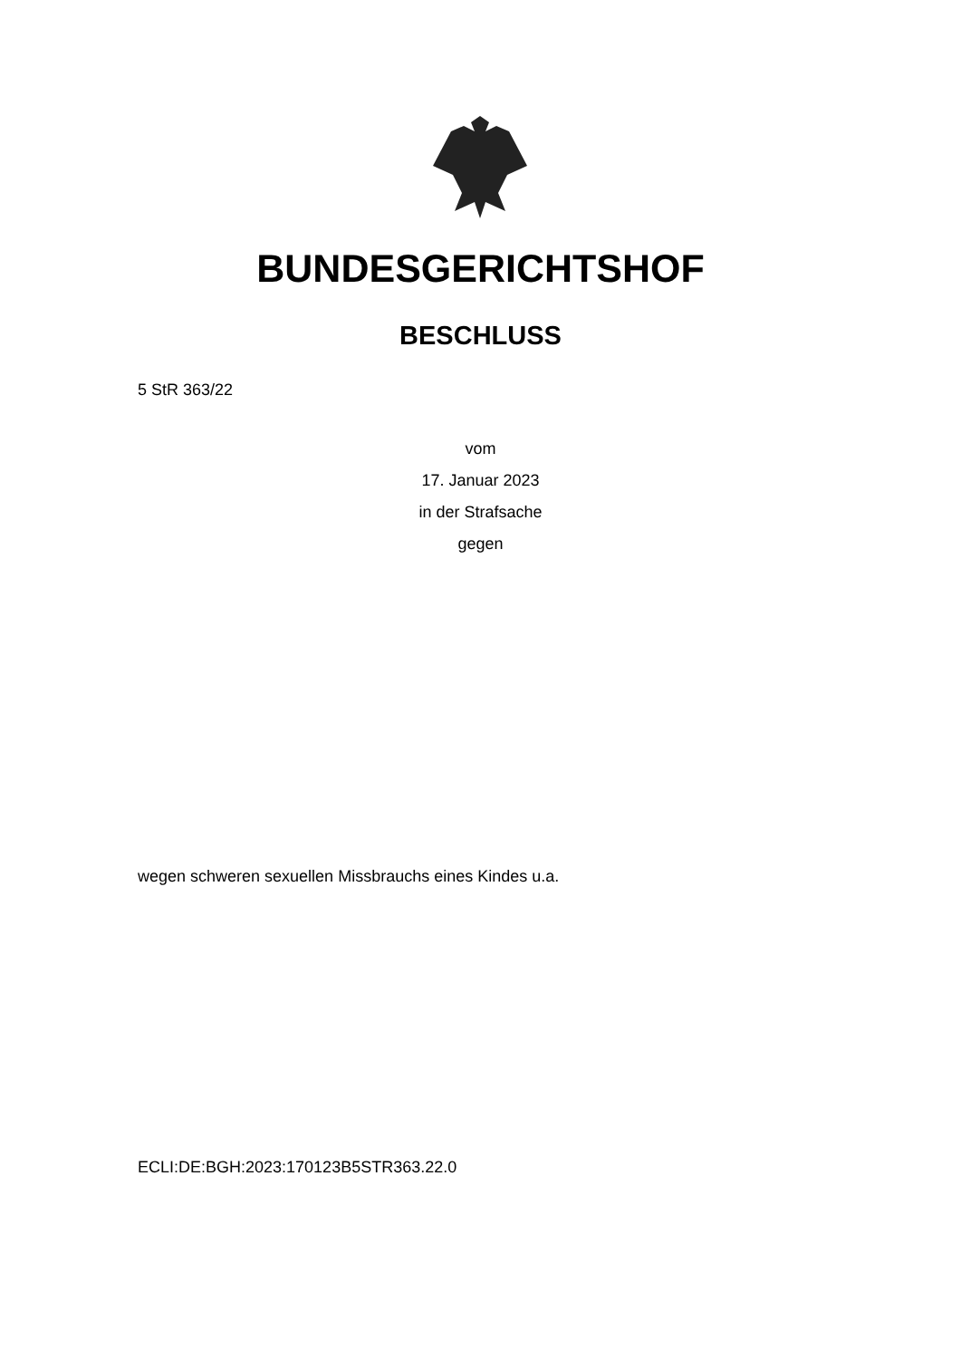BUNDESGERICHTSHOF
BESCHLUSS
5 StR 363/22
vom
17. Januar 2023
in der Strafsache
gegen
wegen schweren sexuellen Missbrauchs eines Kindes u.a.
ECLI:DE:BGH:2023:170123B5STR363.22.0